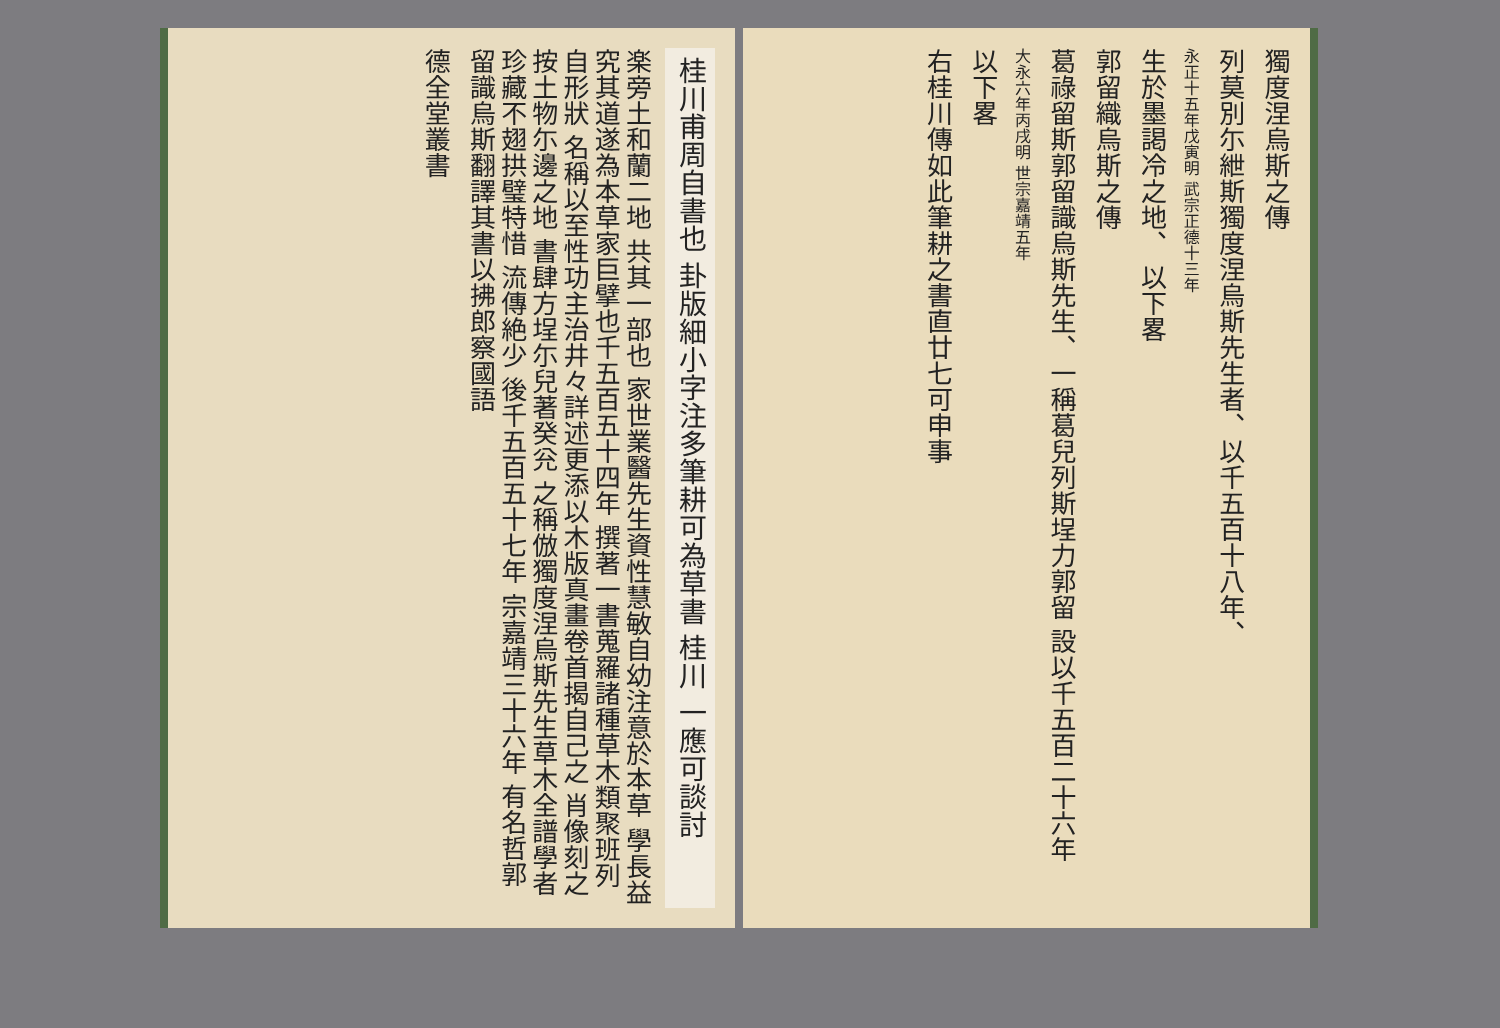桂川甫周自書也 卦版細小字注多筆耕可為草書 桂川 一應可談討
楽旁土和蘭二地 共其一部也 家世業醫先生資性慧敏自幼注意於本草 學長益究其道遂為本草家巨擘也千五百五十四年 撰著一書蒐羅諸種草木類聚班列自形狀 名稱以至性功主治井々詳述更添以木版真畫卷首揭自己之 肖像刻之按土物尓邊之地 書肆方埕尓兒著癸兊 之稱倣獨度涅烏斯先生草木全譜學者珍藏不翅拱璧特惜 流傳絶少 後千五百五十七年 宗嘉靖三十六年 有名哲郭留識烏斯翻譯其書以拂郎察國語
德全堂叢書
獨度涅烏斯之傳
列莫別尓紲斯獨度涅烏斯先生者、以千五百十八年、
永正十五年戊寅明 武宗正德十三年
生於墨謁冷之地、 以下畧
郭留織烏斯之傳
葛祿留斯郭留識烏斯先生、一稱葛兒列斯埕力郭留 設以千五百二十六年
大永六年丙戌明 世宗嘉靖五年
以下畧
右桂川傳如此筆耕之書直廿七可申事